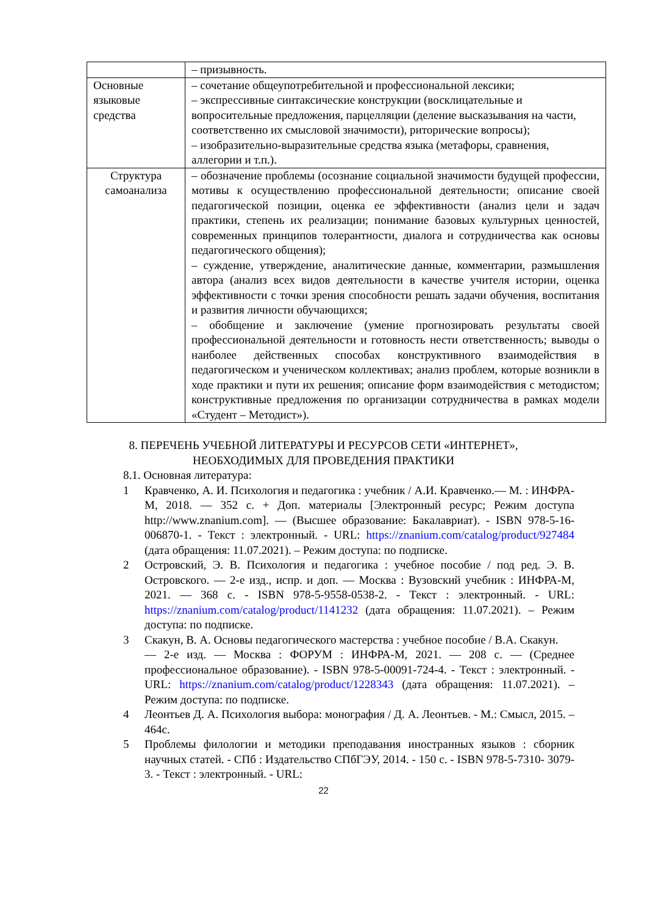| | – призывность. |
| Основные языковые средства | – сочетание общеупотребительной и профессиональной лексики; – экспрессивные синтаксические конструкции (восклицательные и вопросительные предложения, парцелляции (деление высказывания на части, соответственно их смысловой значимости), риторические вопросы); – изобразительно-выразительные средства языка (метафоры, сравнения, аллегории и т.п.). |
| Структура самоанализа | – обозначение проблемы (осознание социальной значимости будущей профессии, мотивы к осуществлению профессиональной деятельности; описание своей педагогической позиции, оценка ее эффективности (анализ цели и задач практики, степень их реализации; понимание базовых культурных ценностей, современных принципов толерантности, диалога и сотрудничества как основы педагогического общения); – суждение, утверждение, аналитические данные, комментарии, размышления автора (анализ всех видов деятельности в качестве учителя истории, оценка эффективности с точки зрения способности решать задачи обучения, воспитания и развития личности обучающихся; – обобщение и заключение (умение прогнозировать результаты своей профессиональной деятельности и готовность нести ответственность; выводы о наиболее действенных способах конструктивного взаимодействия в педагогическом и ученическом коллективах; анализ проблем, которые возникли в ходе практики и пути их решения; описание форм взаимодействия с методистом; конструктивные предложения по организации сотрудничества в рамках модели «Студент – Методист»). |
8. ПЕРЕЧЕНЬ УЧЕБНОЙ ЛИТЕРАТУРЫ И РЕСУРСОВ СЕТИ «ИНТЕРНЕТ»,
НЕОБХОДИМЫХ ДЛЯ ПРОВЕДЕНИЯ ПРАКТИКИ
8.1. Основная литература:
1 Кравченко, А. И. Психология и педагогика : учебник / А.И. Кравченко.— М. : ИНФРА-М, 2018. — 352 с. + Доп. материалы [Электронный ресурс; Режим доступа http://www.znanium.com]. — (Высшее образование: Бакалавриат). - ISBN 978-5-16- 006870-1. - Текст : электронный. - URL: https://znanium.com/catalog/product/927484 (дата обращения: 11.07.2021). – Режим доступа: по подписке.
2 Островский, Э. В. Психология и педагогика : учебное пособие / под ред. Э. В. Островского. — 2-е изд., испр. и доп. — Москва : Вузовский учебник : ИНФРА-М, 2021. — 368 с. - ISBN 978-5-9558-0538-2. - Текст : электронный. - URL: https://znanium.com/catalog/product/1141232 (дата обращения: 11.07.2021). – Режим доступа: по подписке.
3 Скакун, В. А. Основы педагогического мастерства : учебное пособие / В.А. Скакун.
— 2-е изд. — Москва : ФОРУМ : ИНФРА-М, 2021. — 208 с. — (Среднее профессиональное образование). - ISBN 978-5-00091-724-4. - Текст : электронный. - URL: https://znanium.com/catalog/product/1228343 (дата обращения: 11.07.2021). – Режим доступа: по подписке.
4 Леонтьев Д. А. Психология выбора: монография / Д. А. Леонтьев. - М.: Смысл, 2015. – 464с.
5 Проблемы филологии и методики преподавания иностранных языков : сборник научных статей. - СПб : Издательство СПбГЭУ, 2014. - 150 с. - ISBN 978-5-7310- 3079-3. - Текст : электронный. - URL:
22